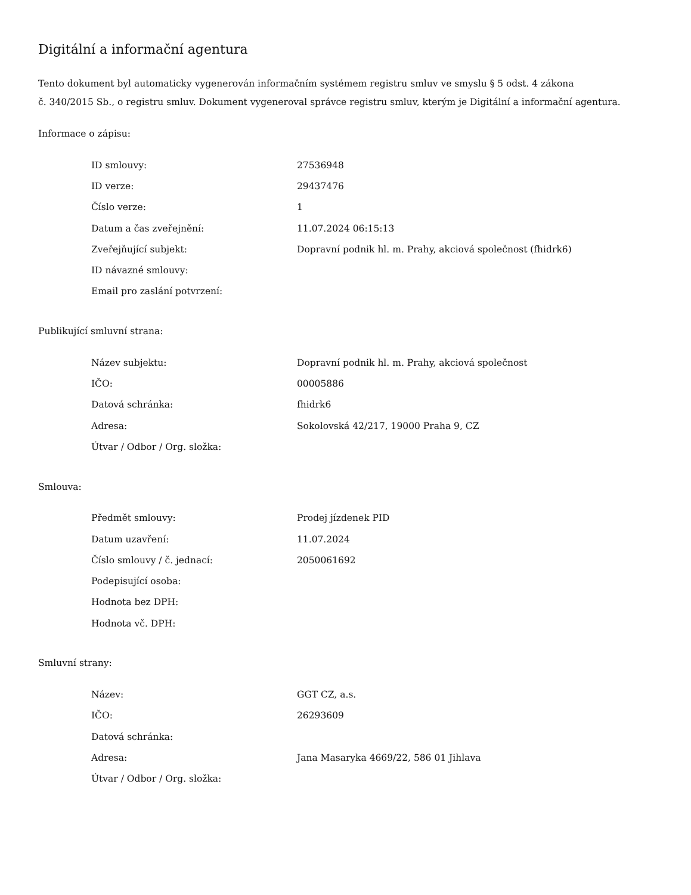Digitální a informační agentura
Tento dokument byl automaticky vygenerován informačním systémem registru smluv ve smyslu § 5 odst. 4 zákona
č. 340/2015 Sb., o registru smluv. Dokument vygeneroval správce registru smluv, kterým je Digitální a informační agentura.
Informace o zápisu:
| ID smlouvy: | 27536948 |
| ID verze: | 29437476 |
| Číslo verze: | 1 |
| Datum a čas zveřejnění: | 11.07.2024 06:15:13 |
| Zveřejňující subjekt: | Dopravní podnik hl. m. Prahy, akciová společnost (fhidrk6) |
| ID návazné smlouvy: | |
| Email pro zaslání potvrzení: | |
Publikující smluvní strana:
| Název subjektu: | Dopravní podnik hl. m. Prahy, akciová společnost |
| IČO: | 00005886 |
| Datová schránka: | fhidrk6 |
| Adresa: | Sokolovská 42/217, 19000 Praha 9, CZ |
| Útvar / Odbor / Org. složka: | |
Smlouva:
| Předmět smlouvy: | Prodej jízdenek PID |
| Datum uzavření: | 11.07.2024 |
| Číslo smlouvy / č. jednací: | 2050061692 |
| Podepisující osoba: | |
| Hodnota bez DPH: | |
| Hodnota vč. DPH: | |
Smluvní strany:
| Název: | GGT CZ, a.s. |
| IČO: | 26293609 |
| Datová schránka: | |
| Adresa: | Jana Masaryka 4669/22, 586 01 Jihlava |
| Útvar / Odbor / Org. složka: | |